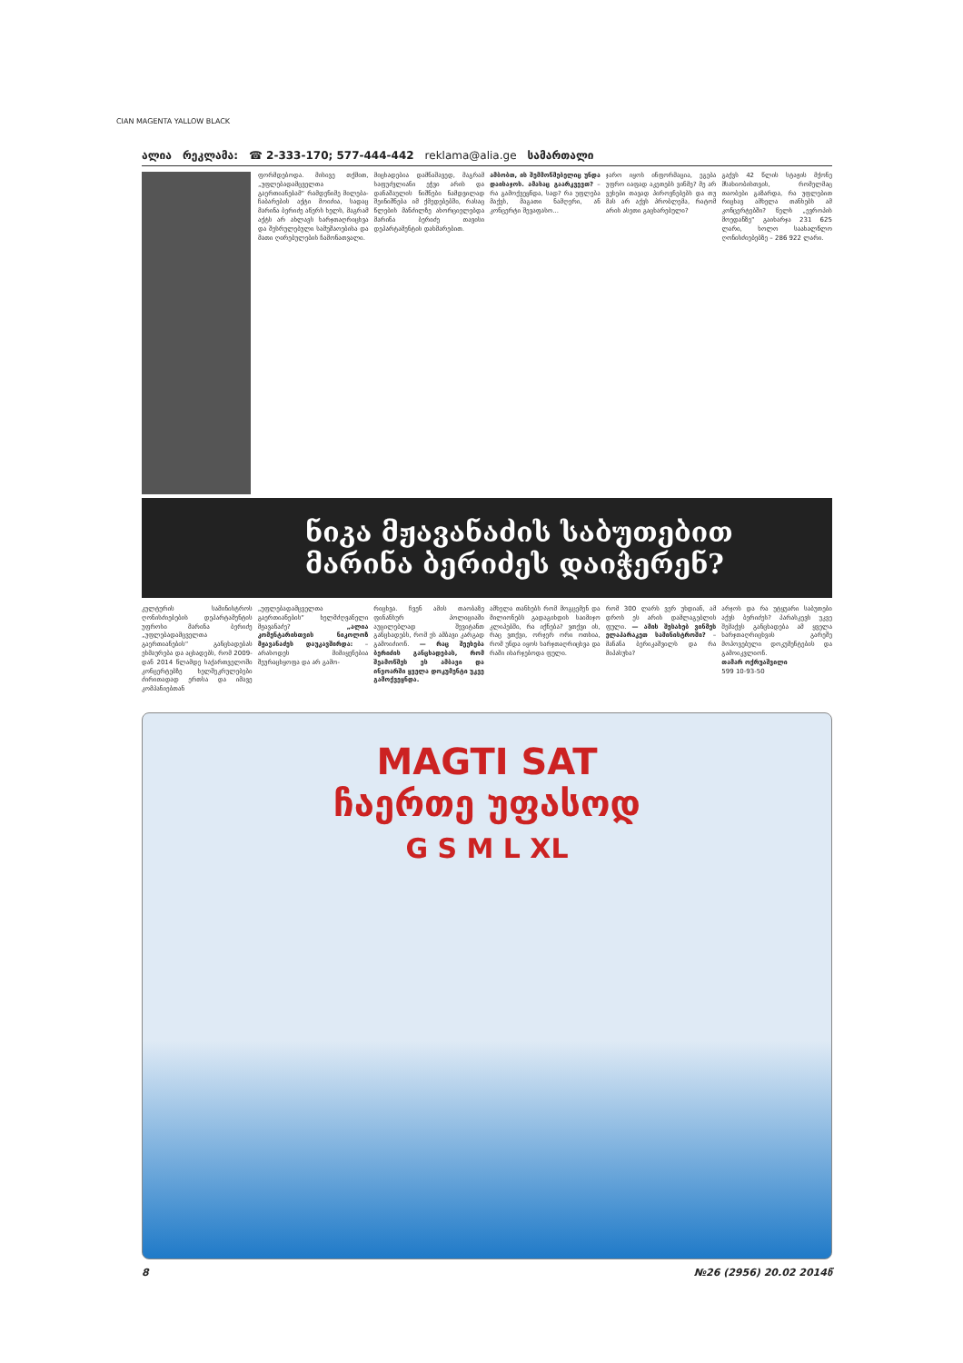CIAN MAGENTA YALLOW BLACK
ალია რეკლამა: ☎ 2-333-170; 577-444-442 reklama@alia.ge სამართალი
ფორმდებოდა. მისივე თქმით, „უფლებადამცველთა გაერთიანებამ“ რამდენიმე მილება-ჩაბარების აქტი მოიძია, სადაც მარინა ბერიძე აწერს ხელს, მაგრამ აქტს არ ახლავს ხარჯთაღრიცხვა და შესრულებული სამუშაოებისა და მათი ღირებულების ჩამონათვალი.
მიცხადებია დამნაშავედ, მაგრამ საფუძვლიანი ეჭვი არის და დანაშაულის ნიშნები ნამდვილად შეინიშნება იმ ქმედებებში, რასაც წლების მანძილზე ახორციელებდა მარინა ბერიძე თავისი დეპარტამენტის დახმარებით.
ამბობთ, ის შემმოწმებელიც უნდა დაისაჯოს. ამასაც გაარკვევთ? – რა გამოქვეყნდა, სად? რა უფლება მაქვს, მაგათი ნამღერი, ან კონცერტი შევაფასო...
ჯარო იყოს ინფორმაცია, ეგება უფრო იაფად აკეთებს ვინმე? მე არ ვეხები თავად პიროვნებებს და თუ მას არ აქვს პრობლემა, რატომ არის ასეთი გაცხარებული?
გაქვს 42 წლის სტაჟის მქონე მსახიობისთვის, რომელმაც თაობები გაზარდა, რა უფლებით რიცხავ ამხელა თანხებს ამ კონცერტებში? წელს „ევროპის მოედანზე“ გაიხარჯა 231 625 ლარი, ხოლო საახალწლო ღონისძიებებზე – 286 922 ლარი.
ნიკა მჟავანაძის საბუთებით მარინა ბერიძეს დაიჭერენ?
კულტურის სამინისტროს ღონისძიებების დეპარტამენტის უფროსი მარინა ბერიძე „უფლებადამცველთა გაერთიანების“ განცხადებას ეხმაურება და აცხადებს, რომ 2009-დან 2014 წლამდე საქართველოში კონცერტებზე ხელშეკრულებები ძირითადად ერთსა და იმავე კომპანიებთან
„უფლებადამცველთა გაერთიანების“ ხელმძღვანელი მჟავანაძე? „ალია კომენტარისთვის ნიკოლოზ მჟავანაძეს დაუკავშირდა: – არასოდეს მიმიყენებია შეურაცხყოფა და არ გამო-
რიცხვა. ჩვენ ამის თაობაზე ფინანსურ პოლიციაში აუცილებლად შევიტანთ განცხადებს, რომ ეს ამბავი კარგად გამოიძიონ. — რაც შეეხება ბერიძის განცხადებას, რომ შეამოწმეს ეს ამბავი და ინვოარში ყველა დოკუმენტი უკვე გამოქვეყნდა.
ამხელა თანხებს რომ მოგცემენ და მილიონებს გადაგიხდის საიმიჯო კლიპებში, რა იქნება? ვთქვი ის, რაც ვთქვი, ორჯერ ორი ოთხია, რომ უნდა იყოს ხარჯთაღრიცხვა და რაში იხარჯებოდა ფული.
რომ 300 ლარს ვერ უხდიან, ამ დროს ეს არის დამლაგებლის ფული. — ამის შესახებ ვინმეს ელაპარაკეთ სამინისტროში? – მანანა ბერიკაშვილს და რა მიპასუხა?
არჯოს და რა უტყუარი საბუთები აქვს ბერიძეს? პარასკევს უკვე შემაქვს განცხადება ამ ყველა ხარჯთაღრიცხვის გარეშე მოპოვებული დოკუმენტების და გამოიკვლიონ.
თამარ ოქრუაშვილი
599 10-93-50
MAGTI SAT
ჩაერთე უფასოდ
G S M L XL
8 №26 (2956) 20.02 2014წ